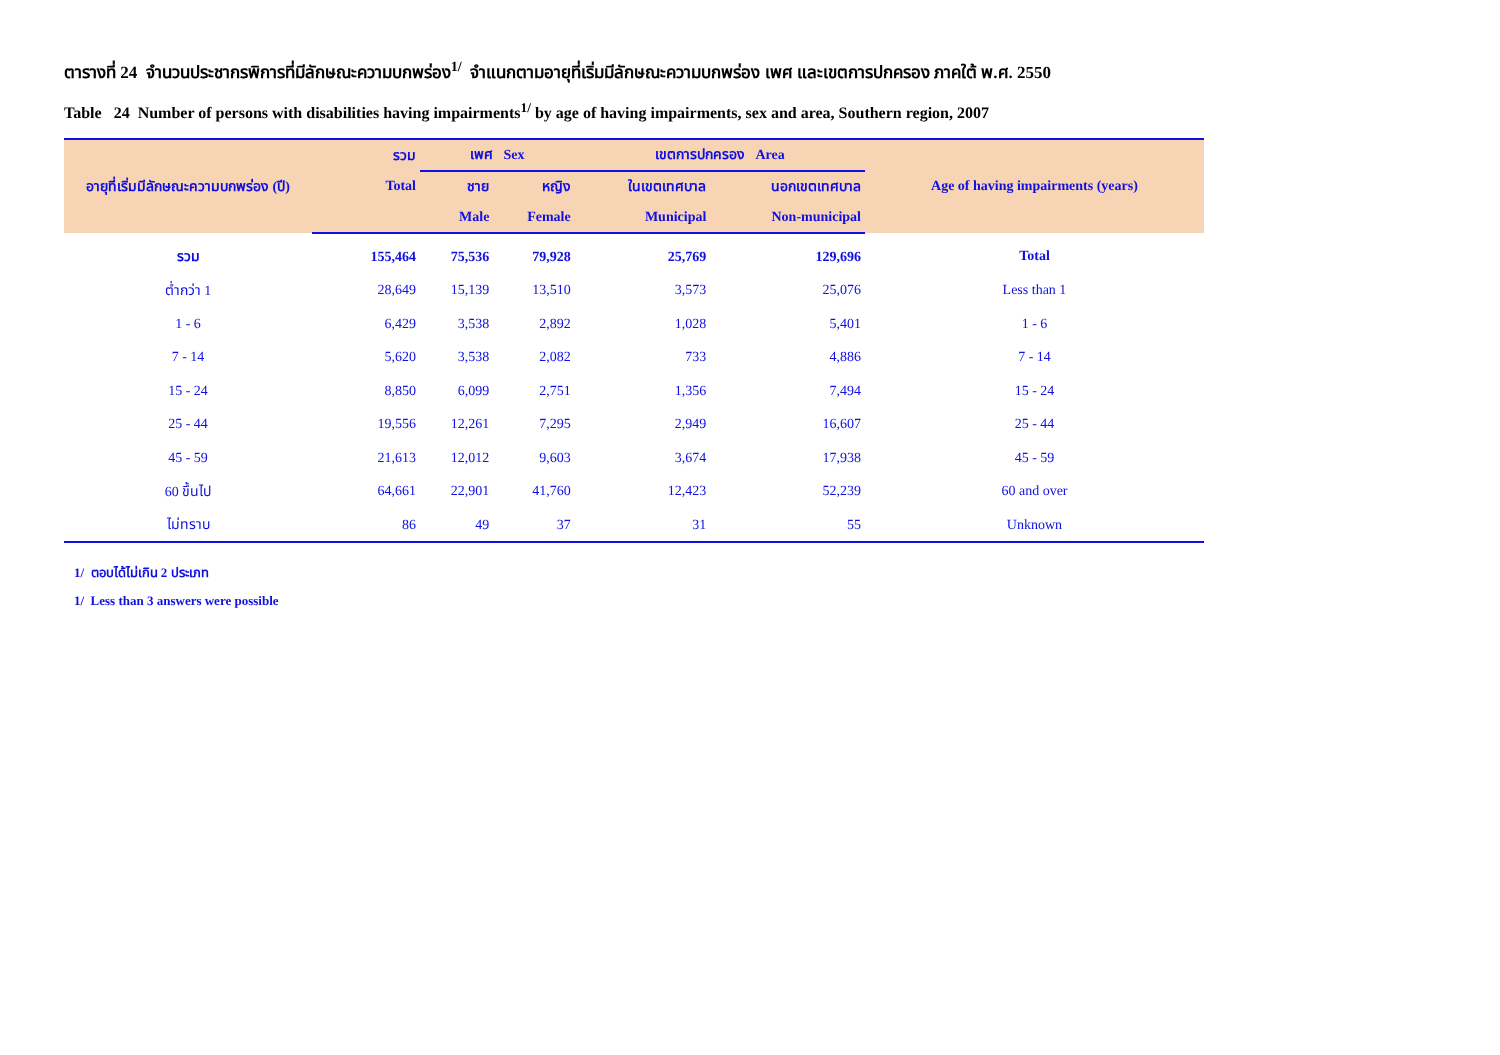ตารางที่ 24 จำนวนประชากรพิการที่มีลักษณะความบกพร่อง<sup>1/</sup> จำแนกตามอายุที่เริ่มมีลักษณะความบกพร่อง เพศ และเขตการปกครอง ภาคใต้ พ.ศ. 2550
Table 24 Number of persons with disabilities having impairments<sup>1/</sup> by age of having impairments, sex and area, Southern region, 2007
| อายุที่เริ่มมีลักษณะความบกพร่อง (ปี) | รวม | เพศ Sex | | เขตการปกครอง Area | | Age of having impairments (years) |
| --- | --- | --- | --- | --- | --- | --- |
| | Total | ชาย | หญิง | ในเขตเทศบาล | นอกเขตเทศบาล | |
| | | Male | Female | Municipal | Non-municipal | |
| รวม | 155,464 | 75,536 | 79,928 | 25,769 | 129,696 | Total |
| ต่ำกว่า 1 | 28,649 | 15,139 | 13,510 | 3,573 | 25,076 | Less than 1 |
| 1 - 6 | 6,429 | 3,538 | 2,892 | 1,028 | 5,401 | 1 - 6 |
| 7 - 14 | 5,620 | 3,538 | 2,082 | 733 | 4,886 | 7 - 14 |
| 15 - 24 | 8,850 | 6,099 | 2,751 | 1,356 | 7,494 | 15 - 24 |
| 25 - 44 | 19,556 | 12,261 | 7,295 | 2,949 | 16,607 | 25 - 44 |
| 45 - 59 | 21,613 | 12,012 | 9,603 | 3,674 | 17,938 | 45 - 59 |
| 60 ขึ้นไป | 64,661 | 22,901 | 41,760 | 12,423 | 52,239 | 60 and over |
| ไม่ทราบ | 86 | 49 | 37 | 31 | 55 | Unknown |
1/ ตอบได้ไม่เกิน 2 ประเภท
1/ Less than 3 answers were possible